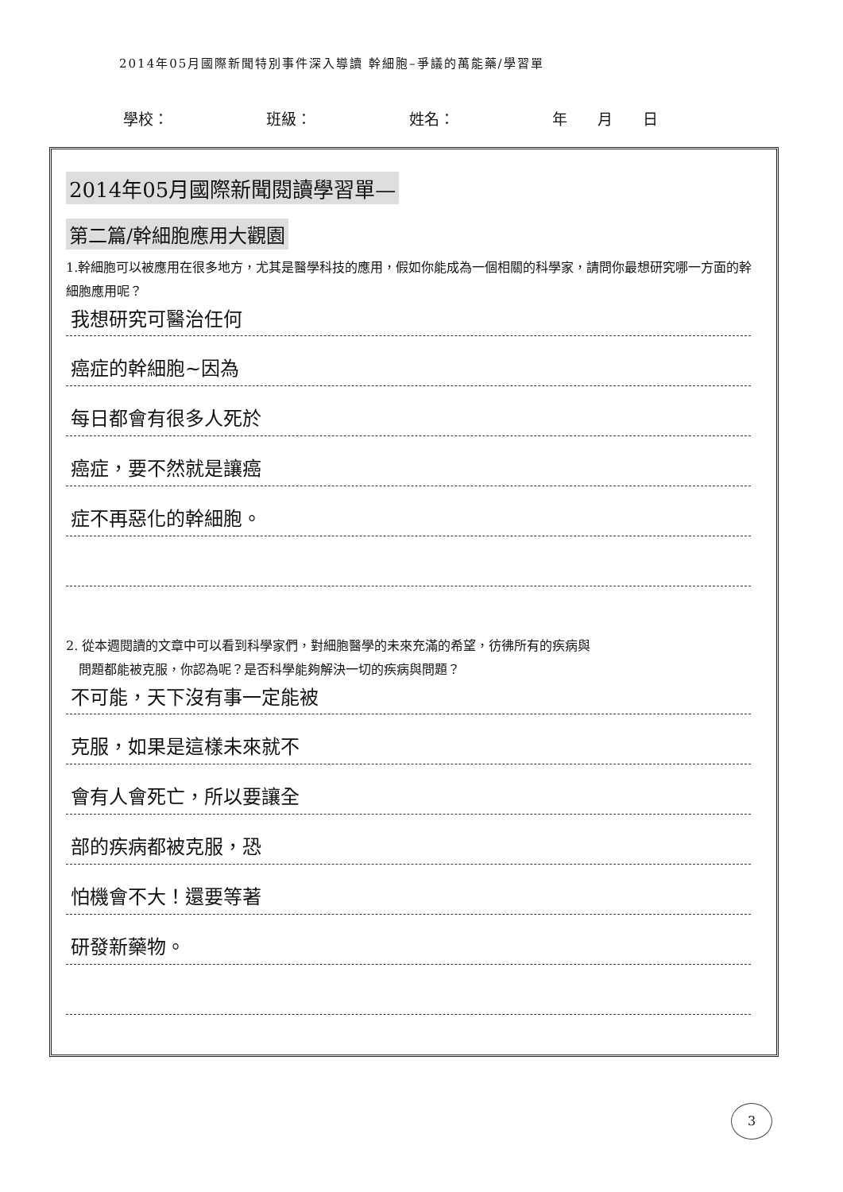2014年05月國際新聞特別事件深入導讀 幹細胞–爭議的萬能藥/學習單
學校： 班級： 姓名： 年　　月　　日
2014年05月國際新聞閱讀學習單—
第二篇/幹細胞應用大觀園
1.幹細胞可以被應用在很多地方，尤其是醫學科技的應用，假如你能成為一個相關的科學家，請問你最想研究哪一方面的幹細胞應用呢？
我想研究可醫治任何
癌症的幹細胞~因為
每日都會有很多人死於
癌症，要不然就是讓癌
症不再惡化的幹細胞。
2. 從本週閱讀的文章中可以看到科學家們，對細胞醫學的未來充滿的希望，彷彿所有的疾病與
　問題都能被克服，你認為呢？是否科學能夠解決一切的疾病與問題？
不可能，天下沒有事一定能被
克服，如果是這樣未來就不
會有人會死亡，所以要讓全
部的疾病都被克服，恐
怕機會不大！還要等著
研發新藥物。
3